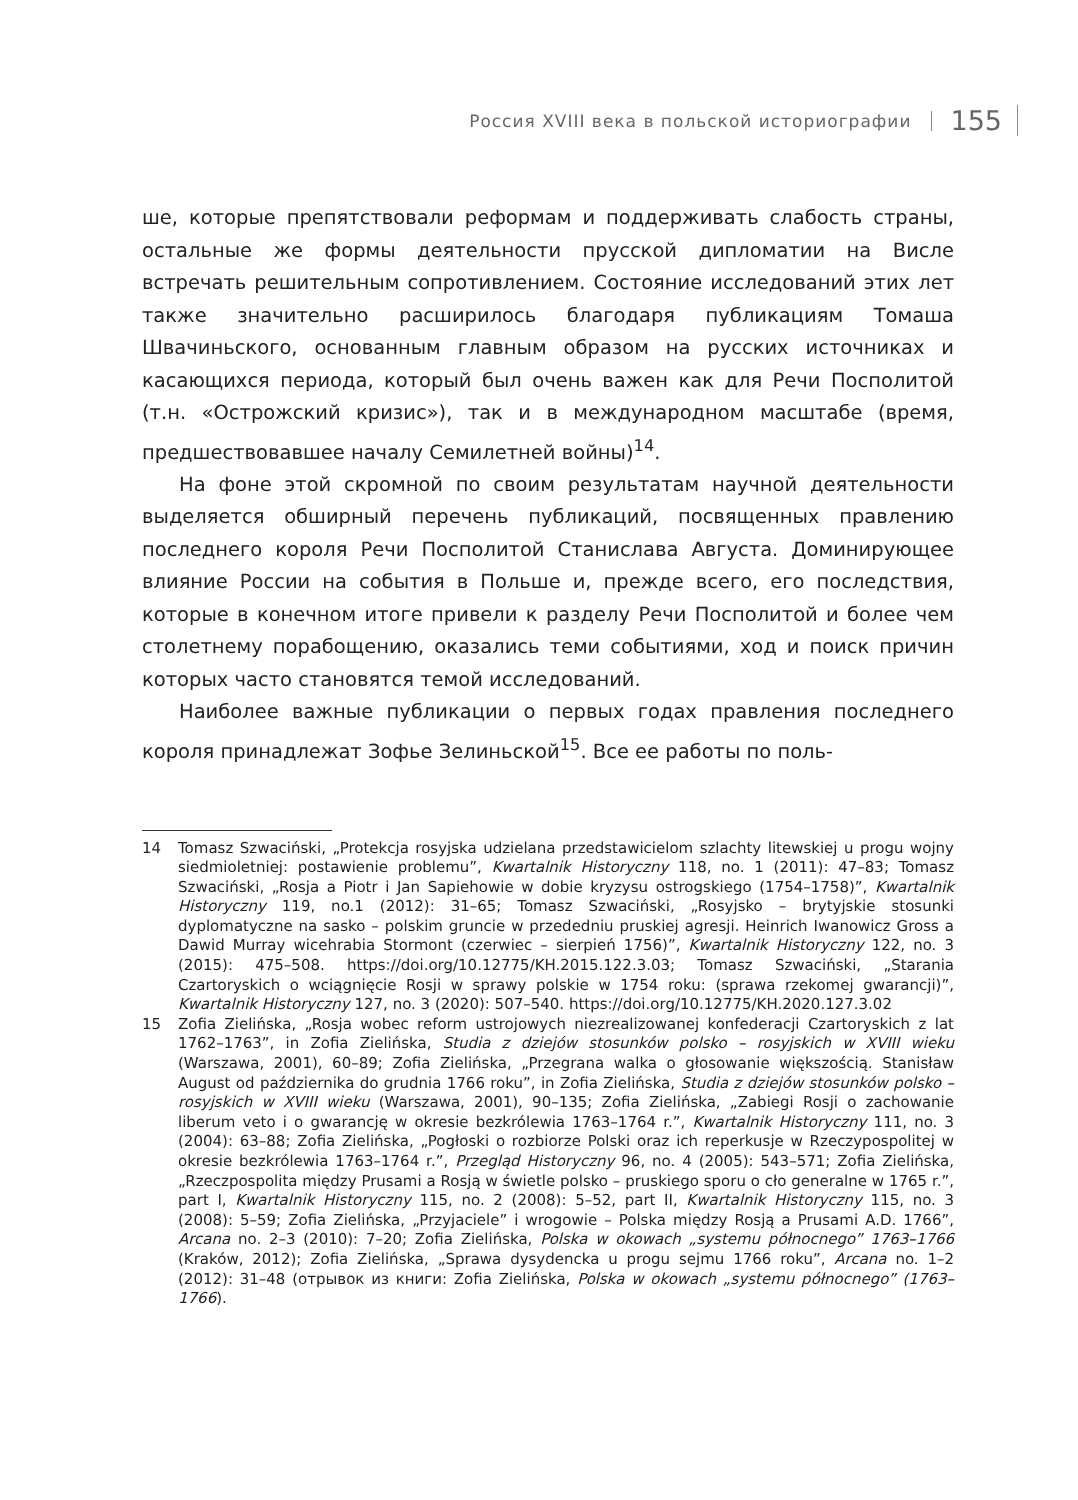Россия XVIII века в польской историографии 155
ше, которые препятствовали реформам и поддерживать слабость страны, остальные же формы деятельности прусской дипломатии на Висле встречать решительным сопротивлением. Состояние исследований этих лет также значительно расширилось благодаря публикациям Томаша Швачиньского, основанным главным образом на русских источниках и касающихся периода, который был очень важен как для Речи Посполитой (т.н. «Острожский кризис»), так и в международном масштабе (время, предшествовавшее началу Семилетней войны)<sup>14</sup>.
На фоне этой скромной по своим результатам научной деятельности выделяется обширный перечень публикаций, посвященных правлению последнего короля Речи Посполитой Станислава Августа. Доминирующее влияние России на события в Польше и, прежде всего, его последствия, которые в конечном итоге привели к разделу Речи Посполитой и более чем столетнему порабощению, оказались теми событиями, ход и поиск причин которых часто становятся темой исследований.
Наиболее важные публикации о первых годах правления последнего короля принадлежат Зофье Зелиньской<sup>15</sup>. Все ее работы по поль-
14 Tomasz Szwaciński, „Protekcja rosyjska udzielana przedstawicielom szlachty litewskiej u progu wojny siedmioletniej: postawienie problemu”, Kwartalnik Historyczny 118, no. 1 (2011): 47–83; Tomasz Szwaciński, „Rosja a Piotr i Jan Sapiehowie w dobie kryzysu ostrogskiego (1754–1758)”, Kwartalnik Historyczny 119, no.1 (2012): 31–65; Tomasz Szwaciński, „Rosyjsko – brytyjskie stosunki dyplomatyczne na sasko – polskim gruncie w przededniu pruskiej agresji. Heinrich Iwanowicz Gross a Dawid Murray wicehrabia Stormont (czerwiec – sierpień 1756)”, Kwartalnik Historyczny 122, no. 3 (2015): 475–508. https://doi.org/10.12775/KH.2015.122.3.03; Tomasz Szwaciński, „Starania Czartoryskich o wciągnięcie Rosji w sprawy polskie w 1754 roku: (sprawa rzekomej gwarancji)”, Kwartalnik Historyczny 127, no. 3 (2020): 507–540. https://doi.org/10.12775/KH.2020.127.3.02
15 Zofia Zielińska, „Rosja wobec reform ustrojowych niezrealizowanej konfederacji Czartoryskich z lat 1762–1763”, in Zofia Zielińska, Studia z dziejów stosunków polsko – rosyjskich w XVIII wieku (Warszawa, 2001), 60–89; Zofia Zielińska, „Przegrana walka o głosowanie większością. Stanisław August od października do grudnia 1766 roku”, in Zofia Zielińska, Studia z dziejów stosunków polsko – rosyjskich w XVIII wieku (Warszawa, 2001), 90–135; Zofia Zielińska, „Zabiegi Rosji o zachowanie liberum veto i o gwarancję w okresie bezkrólewia 1763–1764 r.”, Kwartalnik Historyczny 111, no. 3 (2004): 63–88; Zofia Zielińska, „Pogłoski o rozbiorze Polski oraz ich reperkusje w Rzeczypospolitej w okresie bezkrólewia 1763–1764 r.”, Przegląd Historyczny 96, no. 4 (2005): 543–571; Zofia Zielińska, „Rzeczpospolita między Prusami a Rosją w świetle polsko – pruskiego sporu o cło generalne w 1765 r.”, part I, Kwartalnik Historyczny 115, no. 2 (2008): 5–52, part II, Kwartalnik Historyczny 115, no. 3 (2008): 5–59; Zofia Zielińska, „Przyjaciele” i wrogowie – Polska między Rosją a Prusami A.D. 1766”, Arcana no. 2–3 (2010): 7–20; Zofia Zielińska, Polska w okowach „systemu północnego” 1763–1766 (Kraków, 2012); Zofia Zielińska, „Sprawa dysydencka u progu sejmu 1766 roku”, Arcana no. 1–2 (2012): 31–48 (отрывок из книги: Zofia Zielińska, Polska w okowach „systemu północnego” (1763–1766).